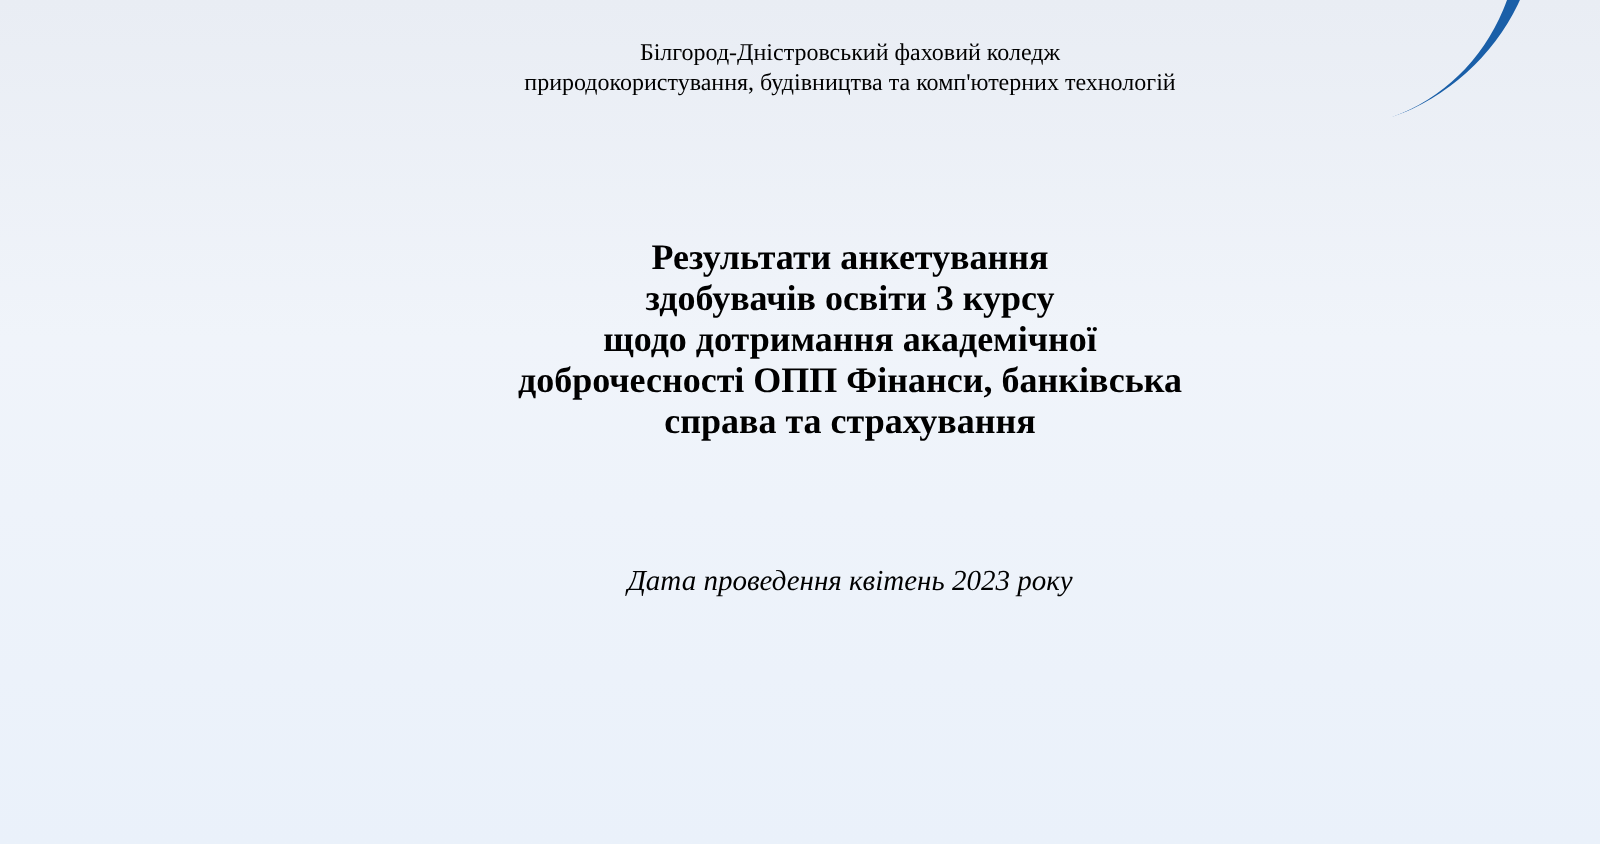Білгород-Дністровський фаховий коледж
природокористування, будівництва та комп'ютерних технологій
Результати анкетування
здобувачів освіти 3 курсу
щодо дотримання академічної
доброчесності ОПП Фінанси, банківська
справа та страхування
Дата проведення квітень 2023 року